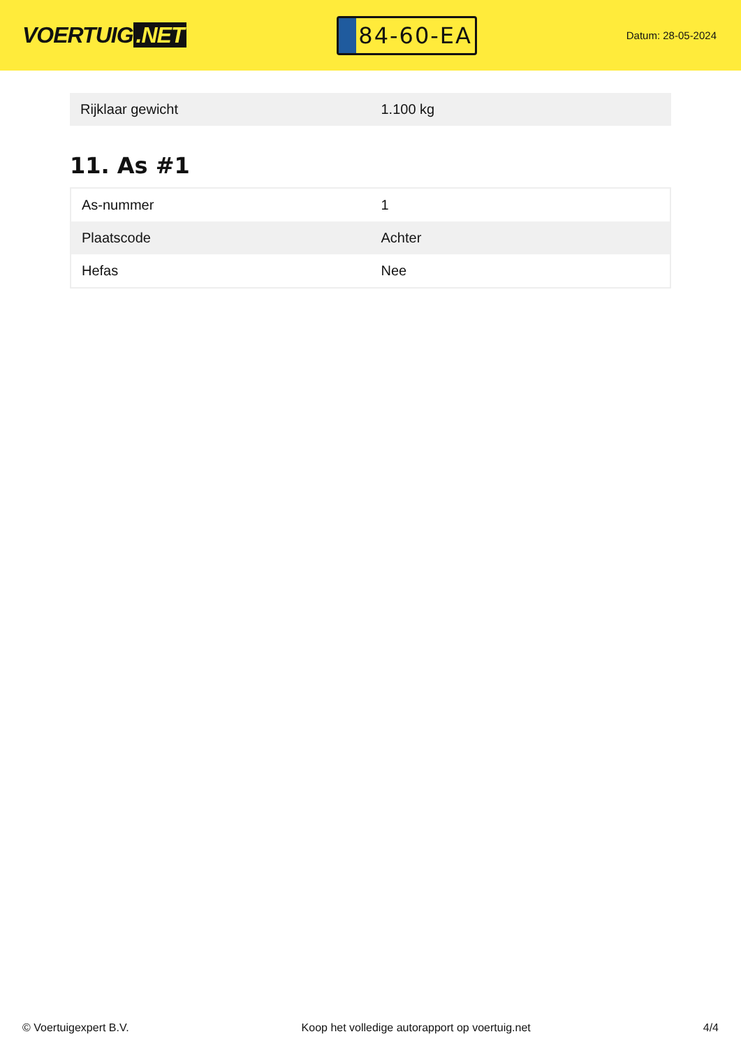VOERTUIG.NET
84-60-EA
Datum: 28-05-2024
| Rijklaar gewicht | 1.100 kg |
11. As #1
| As-nummer | 1 |
| Plaatscode | Achter |
| Hefas | Nee |
© Voertuigexpert B.V. Koop het volledige autorapport op voertuig.net 4/4